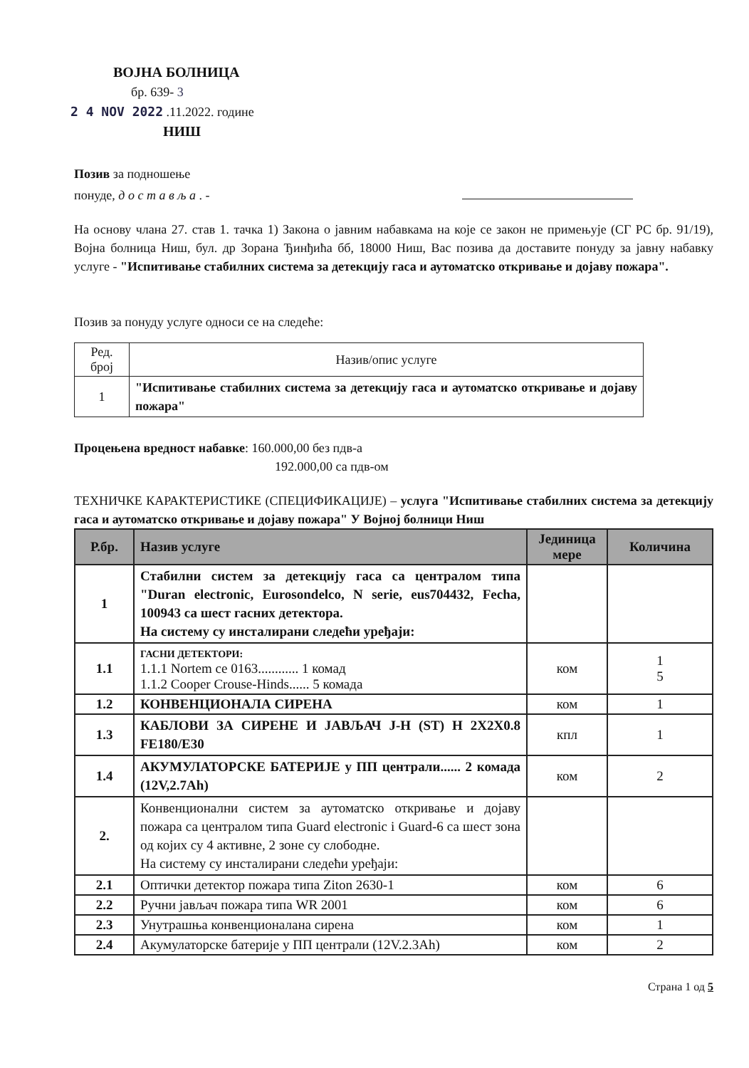ВОЈНА БОЛНИЦА
бр. 639- 3
2 4 NOV 2022 .11.2022. године
НИШ
Позив за подношење
понуде, д о с т а в љ а . -
На основу члана 27. став 1. тачка 1) Закона о јавним набавкама на које се закон не примењује (СГ РС бр. 91/19), Војна болница Ниш, бул. др Зорана Ђинђића бб, 18000 Ниш, Вас позива да доставите понуду за јавну набавку услуге - "Испитивање стабилних система за детекцију гаса и аутоматско откривање и дојаву пожара".
Позив за понуду услуге односи се на следеће:
| Ред. број | Назив/опис услуге |
| 1 | "Испитивање стабилних система за детекцију гаса и аутоматско откривање и дојаву пожара" |
Процењена вредност набавке: 160.000,00 без пдв-а
192.000,00 са пдв-ом
ТЕХНИЧКЕ КАРАКТЕРИСТИКЕ (СПЕЦИФИКАЦИЈЕ) – услуга "Испитивање стабилних система за детекцију гаса и аутоматско откривање и дојаву пожара" У Војној болници Ниш
| Р.бр. | Назив услуге | Јединица мере | Количина |
| --- | --- | --- | --- |
| 1 | Стабилни систем за детекцију гаса са централом типа "Duran electronic, Eurosondelco, N serie, eus704432, Fecha, 100943 са шест гасних детектора. На систему су инсталирани следећи уређаји: | | |
| 1.1 | ГАСНИ ДЕТЕКТОРИ: 1.1.1 Nortem ce 0163............ 1 комад 1.1.2 Cooper Crouse-Hinds...... 5 комада | ком | 1 5 |
| 1.2 | КОНВЕНЦИОНАЛА СИРЕНА | ком | 1 |
| 1.3 | КАБЛОВИ ЗА СИРЕНЕ И ЈАВЉАЧ J-H (ST) H 2X2X0.8 FE180/E30 | кпл | 1 |
| 1.4 | АКУМУЛАТОРСКЕ БАТЕРИЈЕ у ПП централи...... 2 комада (12V,2.7Ah) | ком | 2 |
| 2. | Конвенционални систем за аутоматско откривање и дојаву пожара са централом типа Guard electronic i Guard-6 са шест зона од којих су 4 активне, 2 зоне су слободне. На систему су инсталирани следећи уређаји: | | |
| 2.1 | Оптички детектор пожара типа Ziton 2630-1 | ком | 6 |
| 2.2 | Ручни јављач пожара типа WR 2001 | ком | 6 |
| 2.3 | Унутрашња конвенционалана сирена | ком | 1 |
| 2.4 | Акумулаторске батерије у ПП централи (12V.2.3Ah) | ком | 2 |
Страна 1 од 5